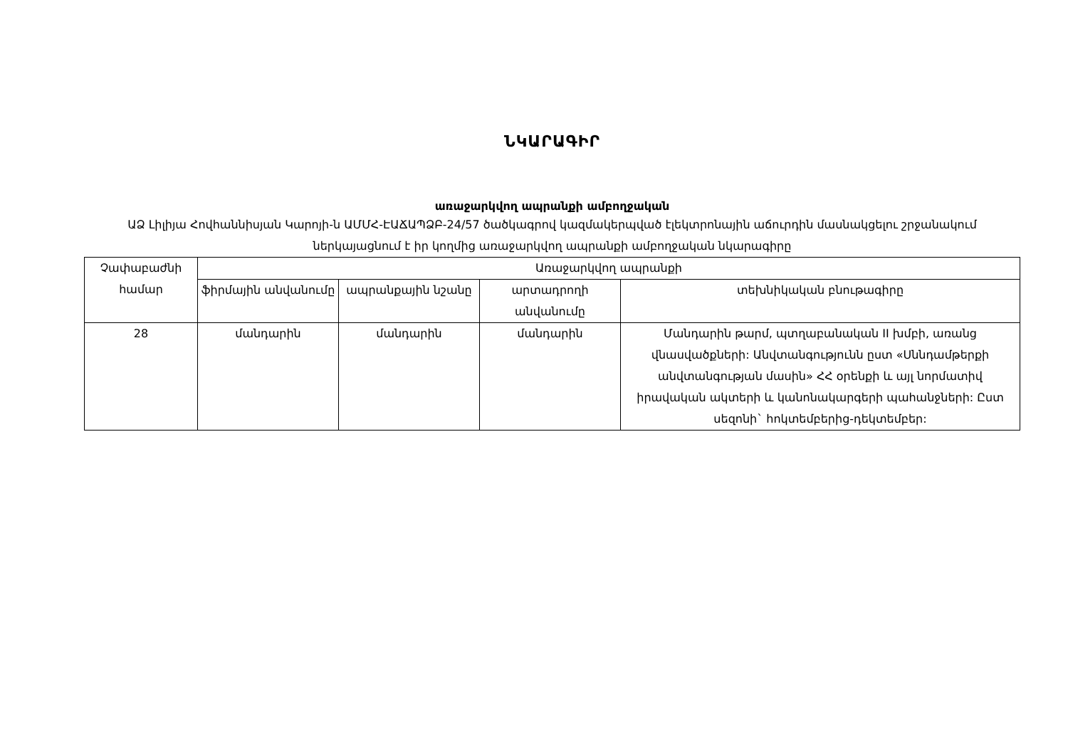ՆԿԱՐԱԳԻՐ
առաջարկվող ապրանքի ամբողջական
ԱՁ Լիլիյա Հովհաննիսյան Կարոյի-ն ԱՄՄՀ-ԷԱՃԱՊՁԲ-24/57 ծածկագրով կազմակերպված էլեկտրոնային աճուրդին մասնակցելու շրջանակում ներկայացնում է իր կողմից առաջարկվող ապրանքի ամբողջական նկարագիրը
| Չափաբաժնի համար | Առաջարկվող ապրանքի | | | |
| --- | --- | --- | --- | --- |
| | ֆիրմային անվանումը | ապրանքային նշանը | արտադրողի անվանումը | տեխնիկական բնութագիրը |
| 28 | մանդարին | մանդարին | մանդարին | Մանդարին թարմ, պտղաբանական II խմբի, առանց վնասվածքների: Անվտանգությունն ըստ «Սննդամթերքի անվտանգության մասին» ՀՀ օրենքի և այլ նորմատիվ իրավական ակտերի և կանոնակարգերի պահանջների: Ըստ սեզոնի` հոկտեմբերից-դեկտեմբեր: |